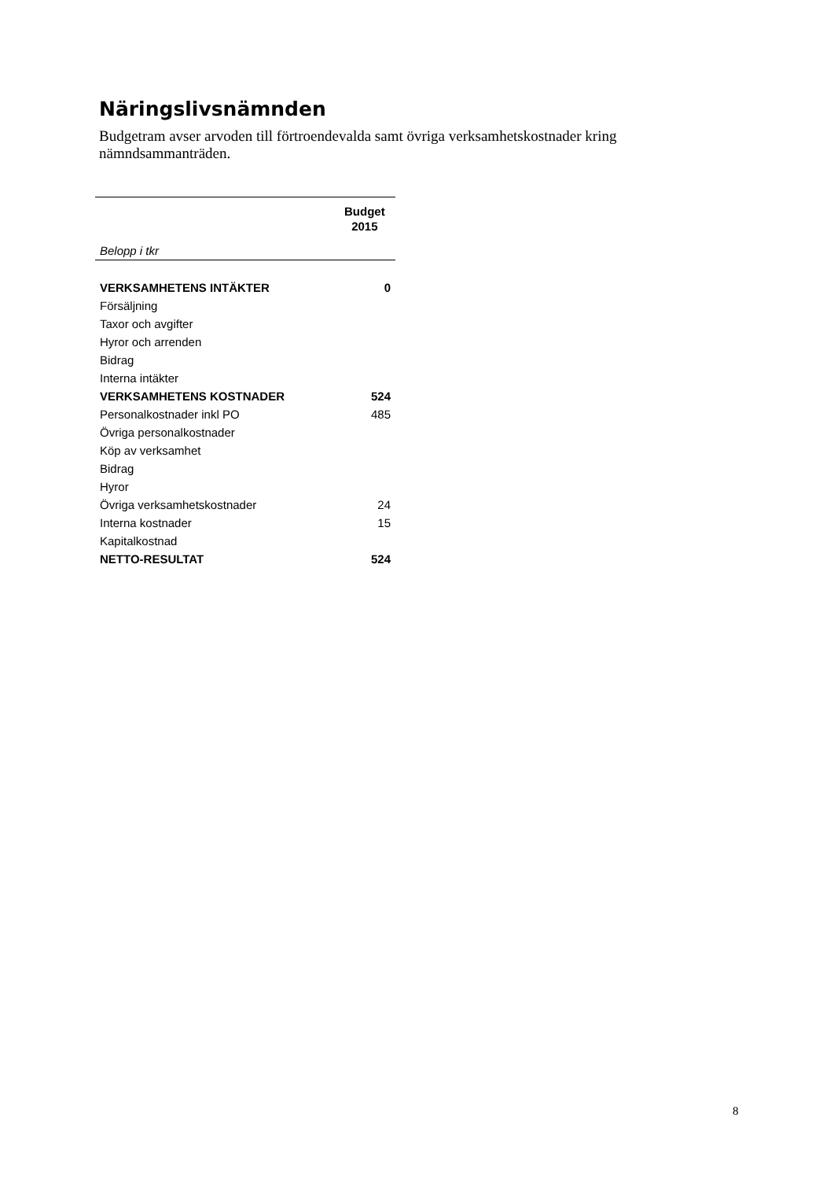Näringslivsnämnden
Budgetram avser arvoden till förtroendevalda samt övriga verksamhetskostnader kring nämndsammanträden.
| | Budget 2015 |
| Belopp i tkr | |
| VERKSAMHETENS INTÄKTER | 0 |
| Försäljning | |
| Taxor och avgifter | |
| Hyror och arrenden | |
| Bidrag | |
| Interna intäkter | |
| VERKSAMHETENS KOSTNADER | 524 |
| Personalkostnader inkl PO | 485 |
| Övriga personalkostnader | |
| Köp av verksamhet | |
| Bidrag | |
| Hyror | |
| Övriga verksamhetskostnader | 24 |
| Interna kostnader | 15 |
| Kapitalkostnad | |
| NETTO-RESULTAT | 524 |
8